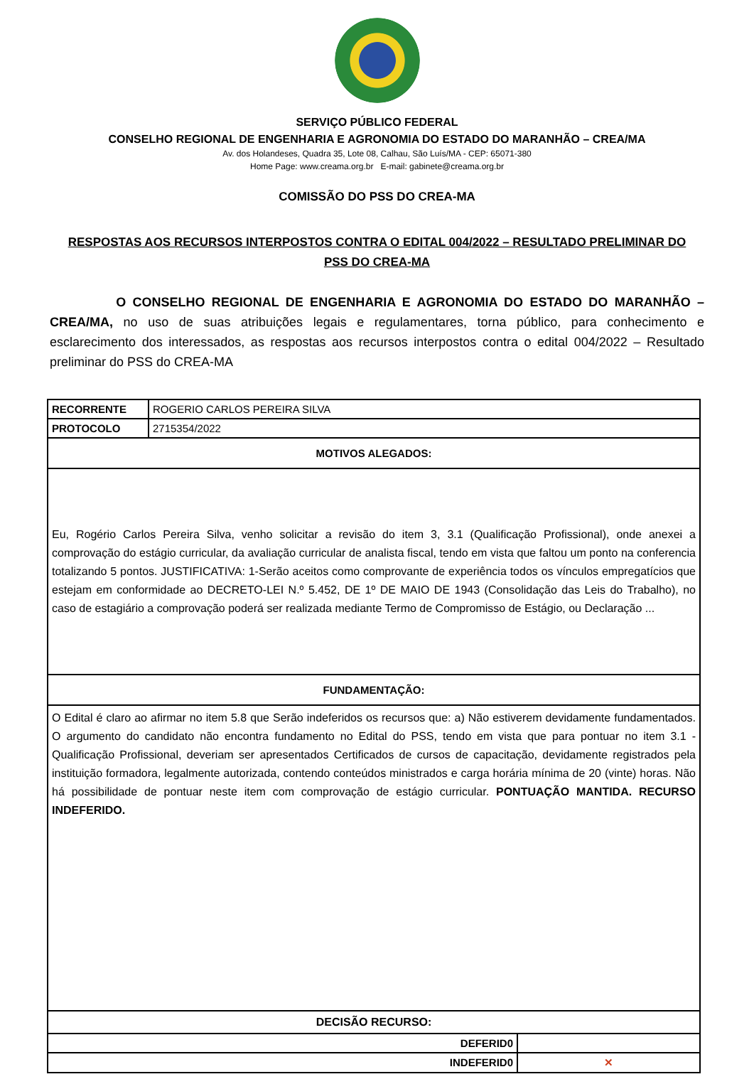SERVIÇO PÚBLICO FEDERAL
CONSELHO REGIONAL DE ENGENHARIA E AGRONOMIA DO ESTADO DO MARANHÃO – CREA/MA
Av. dos Holandeses, Quadra 35, Lote 08, Calhau, São Luís/MA - CEP: 65071-380
Home Page: www.creama.org.br E-mail: gabinete@creama.org.br
COMISSÃO DO PSS DO CREA-MA
RESPOSTAS AOS RECURSOS INTERPOSTOS CONTRA O EDITAL 004/2022 – RESULTADO PRELIMINAR DO PSS DO CREA-MA
O CONSELHO REGIONAL DE ENGENHARIA E AGRONOMIA DO ESTADO DO MARANHÃO – CREA/MA, no uso de suas atribuições legais e regulamentares, torna público, para conhecimento e esclarecimento dos interessados, as respostas aos recursos interpostos contra o edital 004/2022 – Resultado preliminar do PSS do CREA-MA
| RECORRENTE | ROGERIO CARLOS PEREIRA SILVA | |
| PROTOCOLO | 2715354/2022 | |
| MOTIVOS ALEGADOS: | | |
| Eu, Rogério Carlos Pereira Silva, venho solicitar a revisão do item 3, 3.1 (Qualificação Profissional), onde anexei a comprovação do estágio curricular, da avaliação curricular de analista fiscal, tendo em vista que faltou um ponto na conferencia totalizando 5 pontos. JUSTIFICATIVA: 1-Serão aceitos como comprovante de experiência todos os vínculos empregatícios que estejam em conformidade ao DECRETO-LEI N.º 5.452, DE 1º DE MAIO DE 1943 (Consolidação das Leis do Trabalho), no caso de estagiário a comprovação poderá ser realizada mediante Termo de Compromisso de Estágio, ou Declaração ... | | |
| FUNDAMENTAÇÃO: | | |
| O Edital é claro ao afirmar no item 5.8 que Serão indeferidos os recursos que: a) Não estiverem devidamente fundamentados. O argumento do candidato não encontra fundamento no Edital do PSS, tendo em vista que para pontuar no item 3.1 - Qualificação Profissional, deveriam ser apresentados Certificados de cursos de capacitação, devidamente registrados pela instituição formadora, legalmente autorizada, contendo conteúdos ministrados e carga horária mínima de 20 (vinte) horas. Não há possibilidade de pontuar neste item com comprovação de estágio curricular. PONTUAÇÃO MANTIDA. RECURSO INDEFERIDO. | | |
| DECISÃO RECURSO: | | |
| DEFERID0 | | |
| INDEFERID0 | | ✕ |